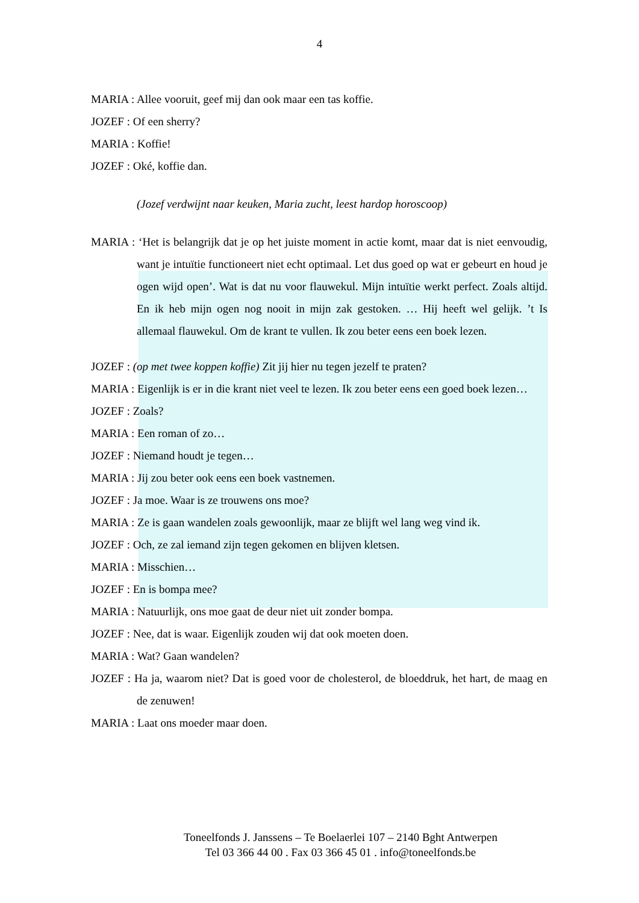4
MARIA : Allee vooruit, geef mij dan ook maar een tas koffie.
JOZEF : Of een sherry?
MARIA : Koffie!
JOZEF : Oké, koffie dan.
(Jozef verdwijnt naar keuken, Maria zucht, leest hardop horoscoop)
MARIA : ‘Het is belangrijk dat je op het juiste moment in actie komt, maar dat is niet eenvoudig, want je intuïtie functioneert niet echt optimaal. Let dus goed op wat er gebeurt en houd je ogen wijd open’. Wat is dat nu voor flauwekul. Mijn intuïtie werkt perfect. Zoals altijd. En ik heb mijn ogen nog nooit in mijn zak gestoken. … Hij heeft wel gelijk. ’t Is allemaal flauwekul. Om de krant te vullen. Ik zou beter eens een boek lezen.
JOZEF : (op met twee koppen koffie) Zit jij hier nu tegen jezelf te praten?
MARIA : Eigenlijk is er in die krant niet veel te lezen. Ik zou beter eens een goed boek lezen…
JOZEF : Zoals?
MARIA : Een roman of zo…
JOZEF : Niemand houdt je tegen…
MARIA : Jij zou beter ook eens een boek vastnemen.
JOZEF : Ja moe. Waar is ze trouwens ons moe?
MARIA : Ze is gaan wandelen zoals gewoonlijk, maar ze blijft wel lang weg vind ik.
JOZEF : Och, ze zal iemand zijn tegen gekomen en blijven kletsen.
MARIA : Misschien…
JOZEF : En is bompa mee?
MARIA : Natuurlijk, ons moe gaat de deur niet uit zonder bompa.
JOZEF : Nee, dat is waar. Eigenlijk zouden wij dat ook moeten doen.
MARIA : Wat? Gaan wandelen?
JOZEF : Ha ja, waarom niet? Dat is goed voor de cholesterol, de bloeddruk, het hart, de maag en de zenuwen!
MARIA : Laat ons moeder maar doen.
Toneelfonds J. Janssens – Te Boelaerlei 107 – 2140 Bght Antwerpen
Tel 03 366 44 00 . Fax 03 366 45 01 . info@toneelfonds.be